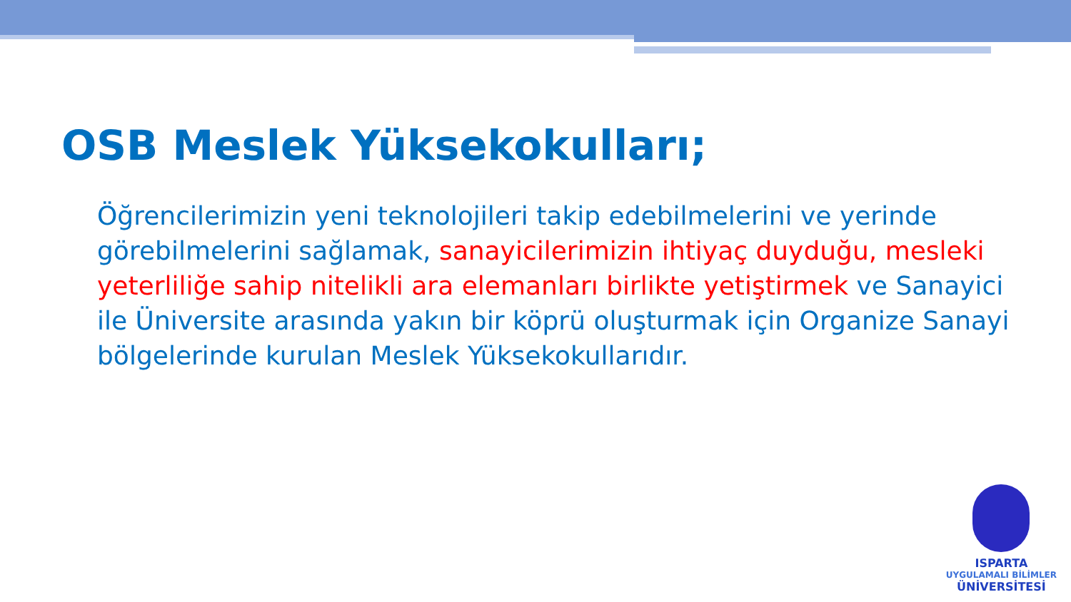OSB Meslek Yüksekokulları;
Öğrencilerimizin yeni teknolojileri takip edebilmelerini ve yerinde görebilmelerini sağlamak, sanayicilerimizin ihtiyaç duyduğu, mesleki yeterliliğe sahip nitelikli ara elemanları birlikte yetiştirmek ve Sanayici ile Üniversite arasında yakın bir köprü oluşturmak için Organize Sanayi bölgelerinde kurulan Meslek Yüksekokullarıdır.
ISPARTA
UYGULAMALI BİLİMLER
ÜNİVERSİTESİ